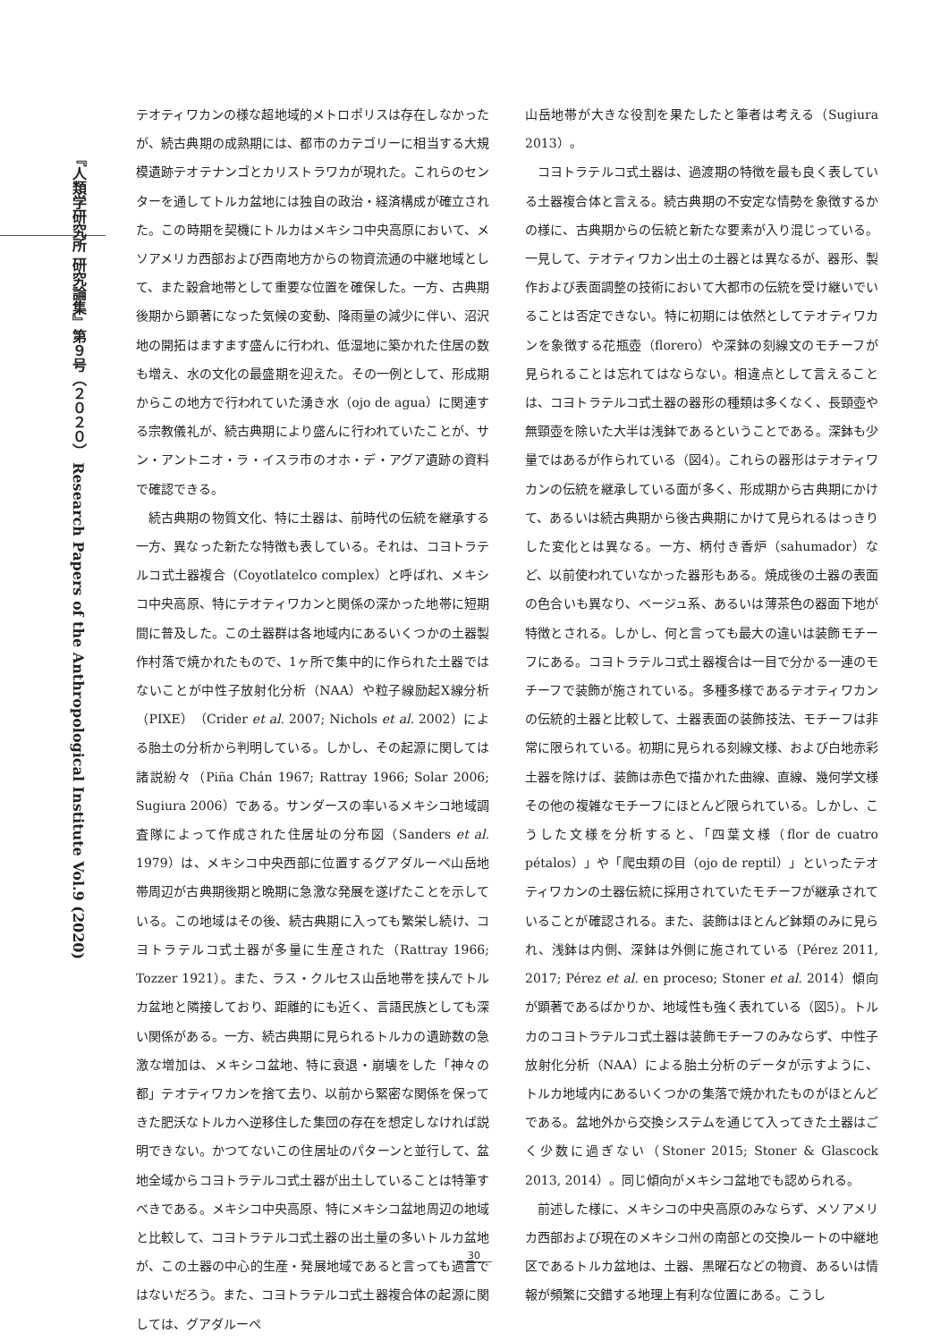『人類学研究所 研究論集』第９号（２０２０） Research Papers of the Anthropological Institute Vol.9 (2020)
テオティワカンの様な超地域的メトロポリスは存在しなかったが、続古典期の成熟期には、都市のカテゴリーに相当する大規模遺跡テオテナンゴとカリストラワカが現れた。これらのセンターを通してトルカ盆地には独自の政治・経済構成が確立された。この時期を契機にトルカはメキシコ中央高原において、メソアメリカ西部および西南地方からの物資流通の中継地域として、また穀倉地帯として重要な位置を確保した。一方、古典期後期から顕著になった気候の変動、降雨量の減少に伴い、沼沢地の開拓はますます盛んに行われ、低湿地に築かれた住居の数も増え、水の文化の最盛期を迎えた。その一例として、形成期からこの地方で行われていた湧き水（ojo de agua）に関連する宗教儀礼が、続古典期により盛んに行われていたことが、サン・アントニオ・ラ・イスラ市のオホ・デ・アグア遺跡の資料で確認できる。
続古典期の物質文化、特に土器は、前時代の伝統を継承する一方、異なった新たな特徴も表している。それは、コヨトラテルコ式土器複合（Coyotlatelco complex）と呼ばれ、メキシコ中央高原、特にテオティワカンと関係の深かった地帯に短期間に普及した。この土器群は各地域内にあるいくつかの土器製作村落で焼かれたもので、1ヶ所で集中的に作られた土器ではないことが中性子放射化分析（NAA）や粒子線励起X線分析（PIXE）（Crider et al. 2007; Nichols et al. 2002）による胎土の分析から判明している。しかし、その起源に関しては諸説紛々（Piña Chán 1967; Rattray 1966; Solar 2006; Sugiura 2006）である。サンダースの率いるメキシコ地域調査隊によって作成された住居址の分布図（Sanders et al. 1979）は、メキシコ中央西部に位置するグアダルーペ山岳地帯周辺が古典期後期と晩期に急激な発展を遂げたことを示している。この地域はその後、続古典期に入っても繁栄し続け、コヨトラテルコ式土器が多量に生産された（Rattray 1966; Tozzer 1921）。また、ラス・クルセス山岳地帯を挟んでトルカ盆地と隣接しており、距離的にも近く、言語民族としても深い関係がある。一方、続古典期に見られるトルカの遺跡数の急激な増加は、メキシコ盆地、特に衰退・崩壊をした「神々の都」テオティワカンを捨て去り、以前から緊密な関係を保ってきた肥沃なトルカへ逆移住した集団の存在を想定しなければ説明できない。かつてないこの住居址のパターンと並行して、盆地全域からコヨトラテルコ式土器が出土していることは特筆すべきである。メキシコ中央高原、特にメキシコ盆地周辺の地域と比較して、コヨトラテルコ式土器の出土量の多いトルカ盆地が、この土器の中心的生産・発展地域であると言っても過言ではないだろう。また、コヨトラテルコ式土器複合体の起源に関しては、グアダルーペ
山岳地帯が大きな役割を果たしたと筆者は考える（Sugiura 2013）。
コヨトラテルコ式土器は、過渡期の特徴を最も良く表している土器複合体と言える。続古典期の不安定な情勢を象徴するかの様に、古典期からの伝統と新たな要素が入り混じっている。一見して、テオティワカン出土の土器とは異なるが、器形、製作および表面調整の技術において大都市の伝統を受け継いでいることは否定できない。特に初期には依然としてテオティワカンを象徴する花瓶壺（florero）や深鉢の刻線文のモチーフが見られることは忘れてはならない。相違点として言えることは、コヨトラテルコ式土器の器形の種類は多くなく、長頸壺や無頸壺を除いた大半は浅鉢であるということである。深鉢も少量ではあるが作られている（図4）。これらの器形はテオティワカンの伝統を継承している面が多く、形成期から古典期にかけて、あるいは続古典期から後古典期にかけて見られるはっきりした変化とは異なる。一方、柄付き香炉（sahumador）など、以前使われていなかった器形もある。焼成後の土器の表面の色合いも異なり、ベージュ系、あるいは薄茶色の器面下地が特徴とされる。しかし、何と言っても最大の違いは装飾モチーフにある。コヨトラテルコ式土器複合は一目で分かる一連のモチーフで装飾が施されている。多種多様であるテオティワカンの伝統的土器と比較して、土器表面の装飾技法、モチーフは非常に限られている。初期に見られる刻線文様、および白地赤彩土器を除けば、装飾は赤色で描かれた曲線、直線、幾何学文様その他の複雑なモチーフにほとんど限られている。しかし、こうした文様を分析すると、「四葉文様（flor de cuatro pétalos）」や「爬虫類の目（ojo de reptil）」といったテオティワカンの土器伝統に採用されていたモチーフが継承されていることが確認される。また、装飾はほとんど鉢類のみに見られ、浅鉢は内側、深鉢は外側に施されている（Pérez 2011, 2017; Pérez et al. en proceso; Stoner et al. 2014）傾向が顕著であるばかりか、地域性も強く表れている（図5）。トルカのコヨトラテルコ式土器は装飾モチーフのみならず、中性子放射化分析（NAA）による胎土分析のデータが示すように、トルカ地域内にあるいくつかの集落で焼かれたものがほとんどである。盆地外から交換システムを通じて入ってきた土器はごく少数に過ぎない（Stoner 2015; Stoner & Glascock 2013, 2014）。同じ傾向がメキシコ盆地でも認められる。
前述した様に、メキシコの中央高原のみならず、メソアメリカ西部および現在のメキシコ州の南部との交換ルートの中継地区であるトルカ盆地は、土器、黒曜石などの物資、あるいは情報が頻繁に交錯する地理上有利な位置にある。こうし
30